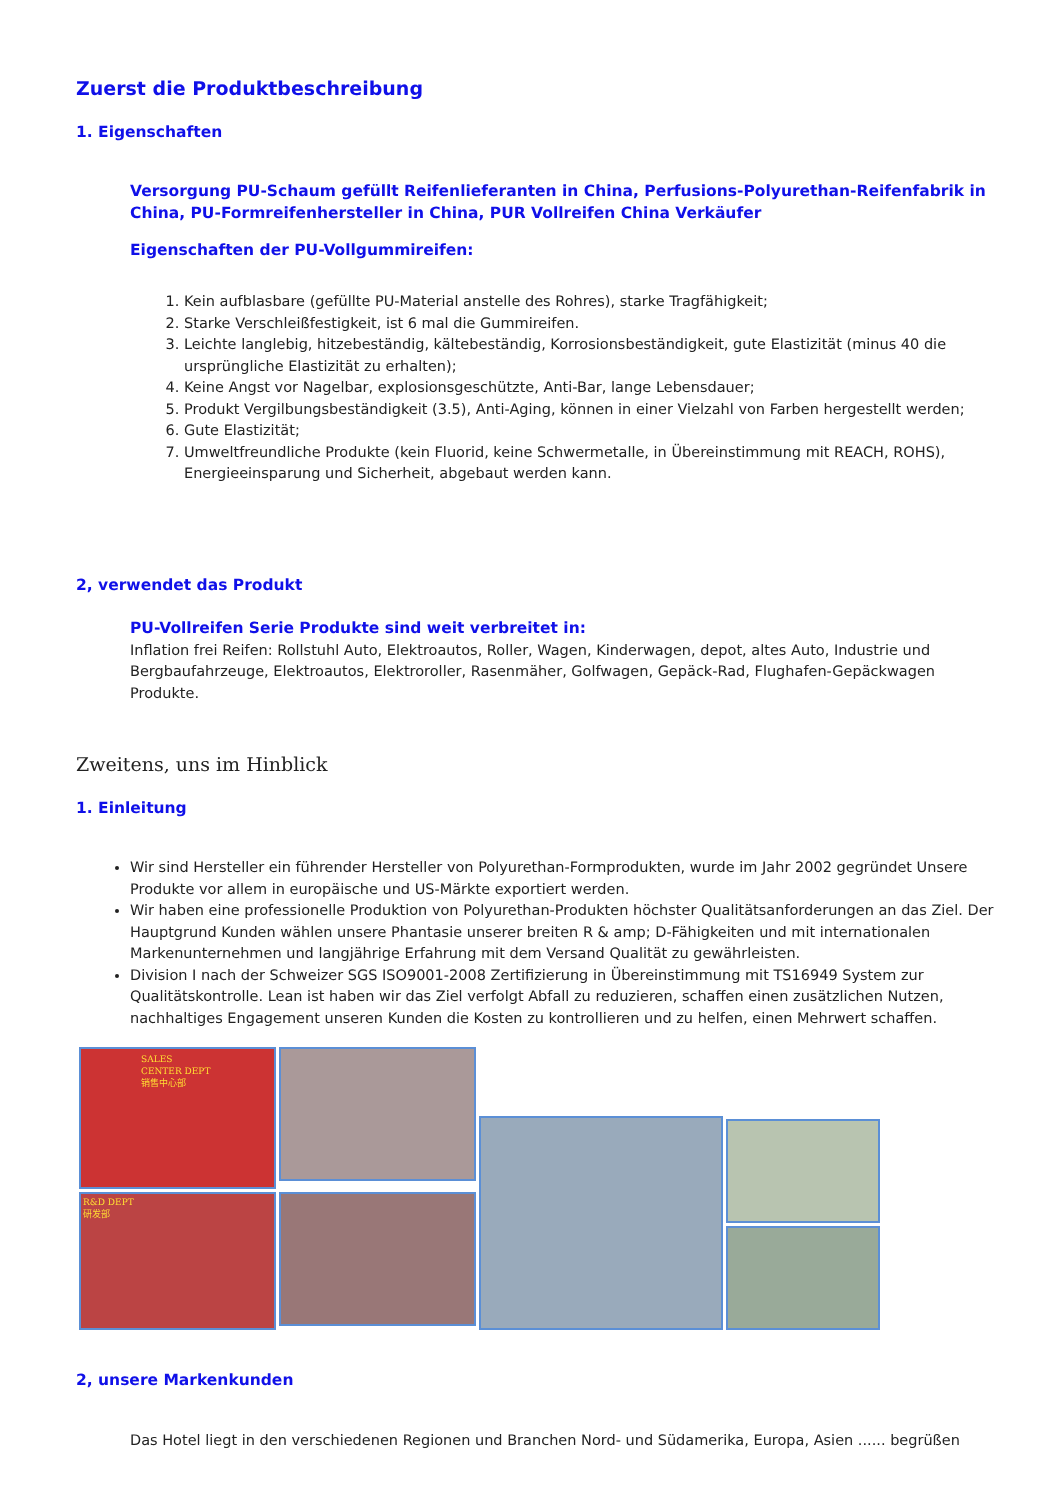Zuerst die Produktbeschreibung
1. Eigenschaften
Versorgung PU-Schaum gefüllt Reifenlieferanten in China, Perfusions-Polyurethan-Reifenfabrik in China, PU-Formreifenhersteller in China, PUR Vollreifen China Verkäufer
Eigenschaften der PU-Vollgummireifen:
1. Kein aufblasbare (gefüllte PU-Material anstelle des Rohres), starke Tragfähigkeit;
2. Starke Verschleißfestigkeit, ist 6 mal die Gummireifen.
3. Leichte langlebig, hitzebeständig, kältebeständig, Korrosionsbeständigkeit, gute Elastizität (minus 40 die ursprüngliche Elastizität zu erhalten);
4. Keine Angst vor Nagelbar, explosionsgeschützte, Anti-Bar, lange Lebensdauer;
5. Produkt Vergilbungsbeständigkeit (3.5), Anti-Aging, können in einer Vielzahl von Farben hergestellt werden;
6. Gute Elastizität;
7. Umweltfreundliche Produkte (kein Fluorid, keine Schwermetalle, in Übereinstimmung mit REACH, ROHS), Energieeinsparung und Sicherheit, abgebaut werden kann.
2, verwendet das Produkt
PU-Vollreifen Serie Produkte sind weit verbreitet in:
Inflation frei Reifen: Rollstuhl Auto, Elektroautos, Roller, Wagen, Kinderwagen, depot, altes Auto, Industrie und Bergbaufahrzeuge, Elektroautos, Elektroroller, Rasenmäher, Golfwagen, Gepäck-Rad, Flughafen-Gepäckwagen Produkte.
Zweitens, uns im Hinblick
1. Einleitung
Wir sind Hersteller ein führender Hersteller von Polyurethan-Formprodukten, wurde im Jahr 2002 gegründet Unsere Produkte vor allem in europäische und US-Märkte exportiert werden.
Wir haben eine professionelle Produktion von Polyurethan-Produkten höchster Qualitätsanforderungen an das Ziel. Der Hauptgrund Kunden wählen unsere Phantasie unserer breiten R & amp; D-Fähigkeiten und mit internationalen Markenunternehmen und langjährige Erfahrung mit dem Versand Qualität zu gewährleisten.
Division I nach der Schweizer SGS ISO9001-2008 Zertifizierung in Übereinstimmung mit TS16949 System zur Qualitätskontrolle. Lean ist haben wir das Ziel verfolgt Abfall zu reduzieren, schaffen einen zusätzlichen Nutzen, nachhaltiges Engagement unseren Kunden die Kosten zu kontrollieren und zu helfen, einen Mehrwert schaffen.
SALES CENTER DEPT
销售中心部
R&D DEPT
研发部
2, unsere Markenkunden
Das Hotel liegt in den verschiedenen Regionen und Branchen Nord- und Südamerika, Europa, Asien ...... begrüßen